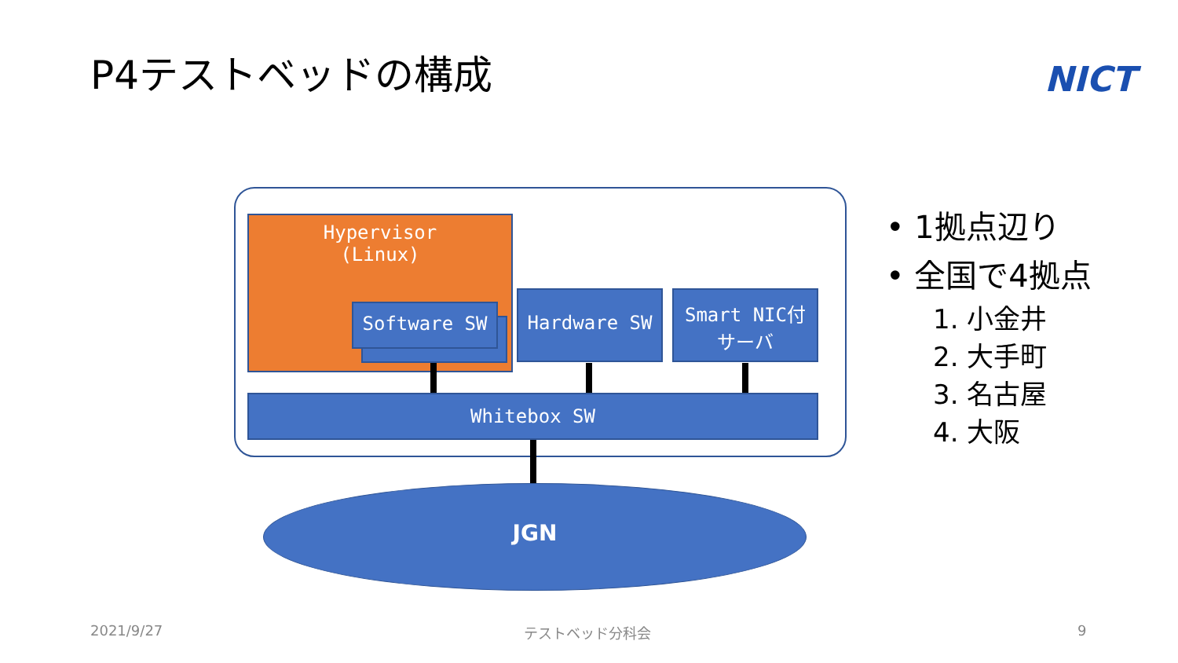P4テストベッドの構成 NICT
Hypervisor
(Linux)
Software SW
Hardware SW
Smart NIC付
サーバ
Whitebox SW
JGN
• 1拠点辺り
• 全国で4拠点
1. 小金井
2. 大手町
3. 名古屋
4. 大阪
2021/9/27 テストベッド分科会 9